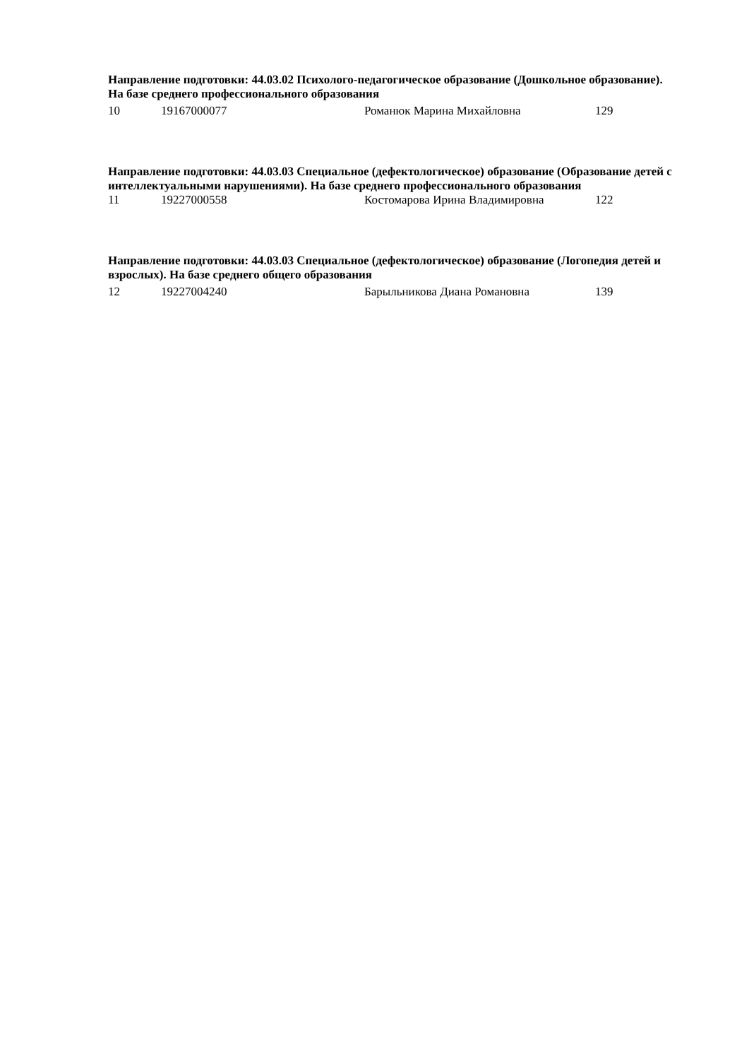Направление подготовки: 44.03.02 Психолого-педагогическое образование (Дошкольное образование). На базе среднего профессионального образования
| 10 | 19167000077 | Романюк Марина Михайловна | 129 |
Направление подготовки: 44.03.03 Специальное (дефектологическое) образование (Образование детей с интеллектуальными нарушениями). На базе среднего профессионального образования
| 11 | 19227000558 | Костомарова Ирина Владимировна | 122 |
Направление подготовки: 44.03.03 Специальное (дефектологическое) образование (Логопедия детей и взрослых). На базе среднего общего образования
| 12 | 19227004240 | Барыльникова Диана Романовна | 139 |